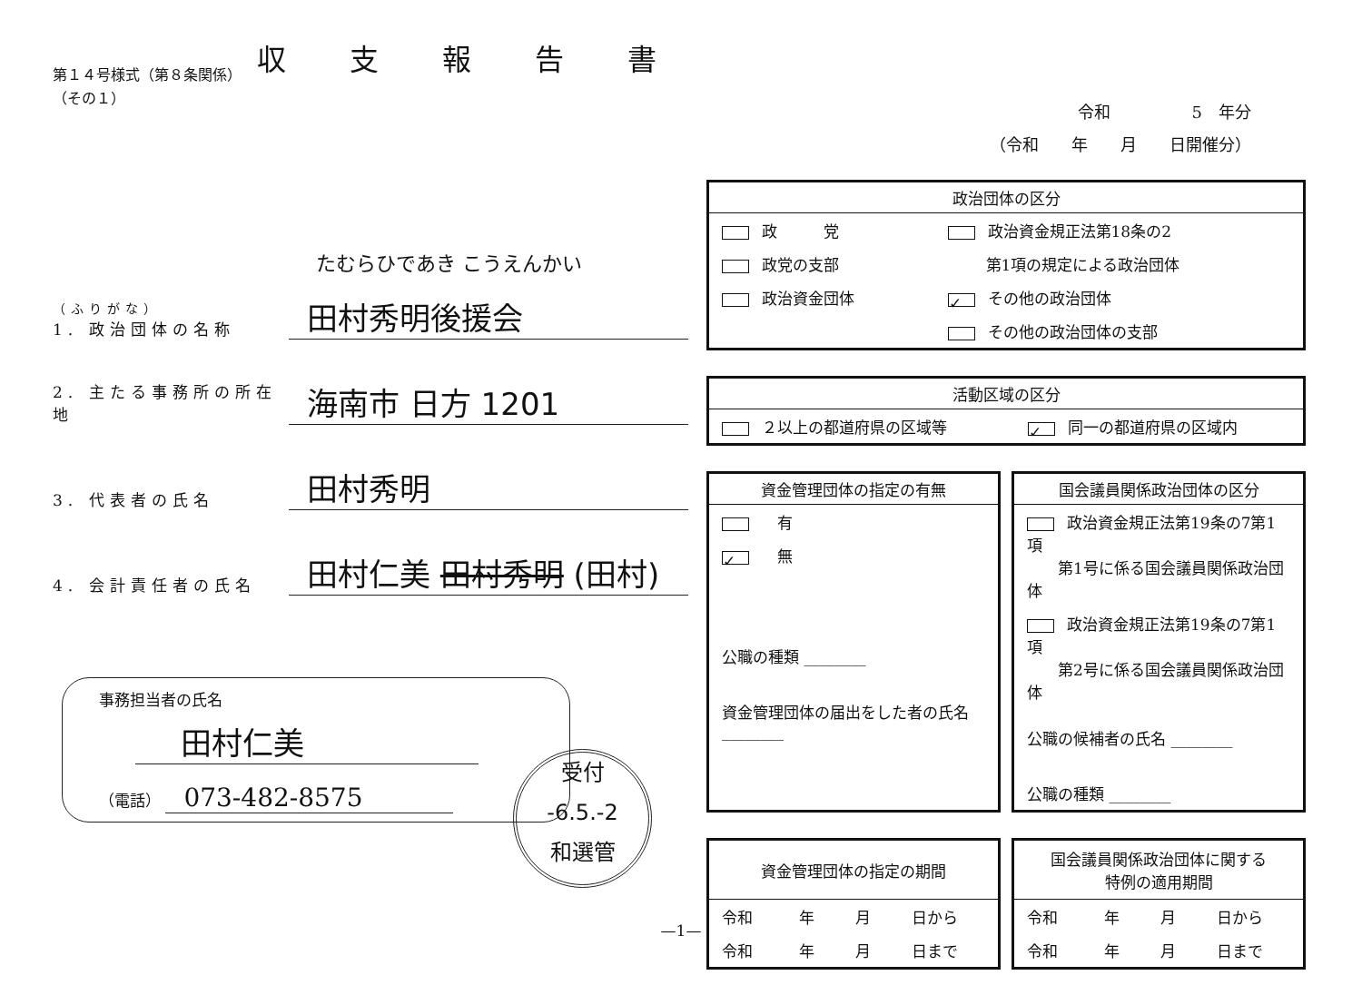第１４号様式（第８条関係）
（その１）
たむらひであき こうえんかい
（ふりがな）
1. 政治団体の名称
田村秀明後援会
2. 主たる事務所の所在地
海南市 日方 1201
3. 代表者の氏名
田村秀明
4. 会計責任者の氏名
田村仁美 田村秀明 (田村)
事務担当者の氏名
田村仁美
（電話） 073-482-8575
収支報告書
令和　　　　　5　年分
（令和　　年　　月　　日開催分）
| 政治団体の区分 | |
| --- | --- |
| 政 党 | 政治資金規正法第18条の2 |
| 政党の支部 | 第1項の規定による政治団体 |
| 政治資金団体 | ✓ その他の政治団体 |
| | その他の政治団体の支部 |
| 活動区域の区分 | |
| --- | --- |
| ２以上の都道府県の区域等 | ✓ 同一の都道府県の区域内 |
| 資金管理団体の指定の有無 |
| --- |
| 有 |
| ✓ 無 |
| 公職の種類 ________ |
| 資金管理団体の届出をした者の氏名 ________ |
| 国会議員関係政治団体の区分 |
| --- |
| 政治資金規正法第19条の7第1項 第1号に係る国会議員関係政治団体 |
| 政治資金規正法第19条の7第1項 第2号に係る国会議員関係政治団体 |
| 公職の候補者の氏名 ________ |
| 公職の種類 ________ |
| 資金管理団体の指定の期間 | | | |
| --- | --- | --- | --- |
| 令和 | 年 | 月 | 日から |
| 令和 | 年 | 月 | 日まで |
| 国会議員関係政治団体に関する 特例の適用期間 | | | |
| --- | --- | --- | --- |
| 令和 | 年 | 月 | 日から |
| 令和 | 年 | 月 | 日まで |
受付
-6.5.-2
和選管
—1—